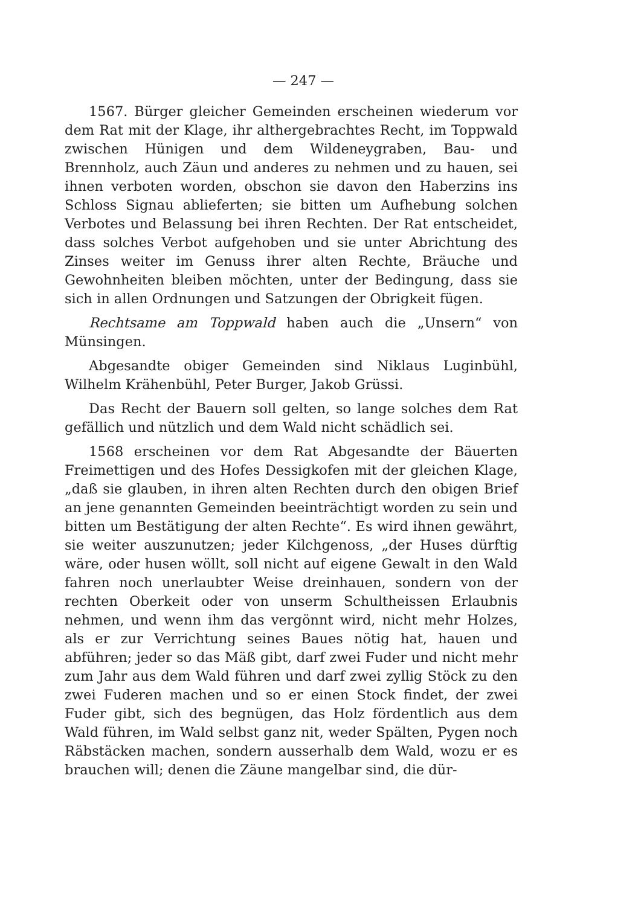— 247 —
1567. Bürger gleicher Gemeinden erscheinen wiederum vor dem Rat mit der Klage, ihr althergebrachtes Recht, im Toppwald zwischen Hünigen und dem Wildeneygraben, Bau- und Brennholz, auch Zäun und anderes zu nehmen und zu hauen, sei ihnen verboten worden, obschon sie davon den Haberzins ins Schloss Signau ablieferten; sie bitten um Aufhebung solchen Verbotes und Belassung bei ihren Rechten. Der Rat entscheidet, dass solches Verbot aufgehoben und sie unter Abrichtung des Zinses weiter im Genuss ihrer alten Rechte, Bräuche und Gewohnheiten bleiben möchten, unter der Bedingung, dass sie sich in allen Ordnungen und Satzungen der Obrigkeit fügen.
Rechtsame am Toppwald haben auch die „Unsern“ von Münsingen.
Abgesandte obiger Gemeinden sind Niklaus Luginbühl, Wilhelm Krähenbühl, Peter Burger, Jakob Grüssi.
Das Recht der Bauern soll gelten, so lange solches dem Rat gefällich und nützlich und dem Wald nicht schädlich sei.
1568 erscheinen vor dem Rat Abgesandte der Bäuerten Freimettigen und des Hofes Dessigkofen mit der gleichen Klage, „daß sie glauben, in ihren alten Rechten durch den obigen Brief an jene genannten Gemeinden beeinträchtigt worden zu sein und bitten um Bestätigung der alten Rechte“. Es wird ihnen gewährt, sie weiter auszunutzen; jeder Kilchgenoss, „der Huses dürftig wäre, oder husen wöllt, soll nicht auf eigene Gewalt in den Wald fahren noch unerlaubter Weise dreinhauen, sondern von der rechten Oberkeit oder von unserm Schultheissen Erlaubnis nehmen, und wenn ihm das vergönnt wird, nicht mehr Holzes, als er zur Verrichtung seines Baues nötig hat, hauen und abführen; jeder so das Mäß gibt, darf zwei Fuder und nicht mehr zum Jahr aus dem Wald führen und darf zwei zyllig Stöck zu den zwei Fuderen machen und so er einen Stock findet, der zwei Fuder gibt, sich des begnügen, das Holz fördentlich aus dem Wald führen, im Wald selbst ganz nit, weder Spälten, Pygen noch Räbstäcken machen, sondern ausserhalb dem Wald, wozu er es brauchen will; denen die Zäune mangelbar sind, die dür-